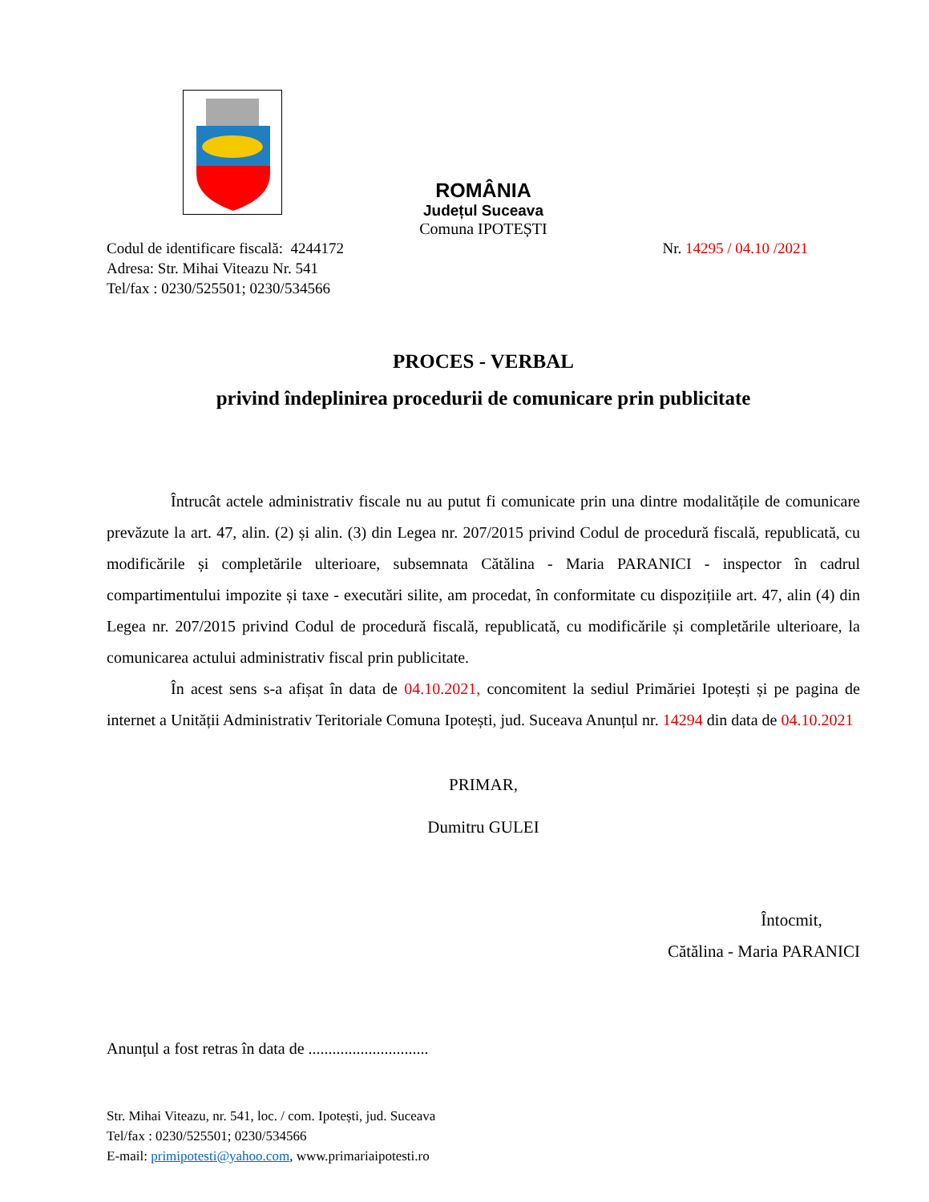ROMÂNIA
Județul Suceava
Comuna IPOTEȘTI
Codul de identificare fiscală: 4244172
Adresa: Str. Mihai Viteazu Nr. 541
Tel/fax : 0230/525501; 0230/534566
Nr. 14295 / 04.10 /2021
PROCES - VERBAL
privind îndeplinirea procedurii de comunicare prin publicitate
Întrucât actele administrativ fiscale nu au putut fi comunicate prin una dintre modalitățile de comunicare prevăzute la art. 47, alin. (2) și alin. (3) din Legea nr. 207/2015 privind Codul de procedură fiscală, republicată, cu modificările și completările ulterioare, subsemnata Cătălina - Maria PARANICI - inspector în cadrul compartimentului impozite și taxe - executări silite, am procedat, în conformitate cu dispozițiile art. 47, alin (4) din Legea nr. 207/2015 privind Codul de procedură fiscală, republicată, cu modificările și completările ulterioare, la comunicarea actului administrativ fiscal prin publicitate.
În acest sens s-a afișat în data de 04.10.2021, concomitent la sediul Primăriei Ipotești și pe pagina de internet a Unității Administrativ Teritoriale Comuna Ipotești, jud. Suceava Anunțul nr. 14294 din data de 04.10.2021
PRIMAR,
Dumitru GULEI
Întocmit,
Cătălina - Maria PARANICI
Anunțul a fost retras în data de ..............................
Str. Mihai Viteazu, nr. 541, loc. / com. Ipotești, jud. Suceava
Tel/fax : 0230/525501; 0230/534566
E-mail: primipotesti@yahoo.com, www.primariaipotesti.ro